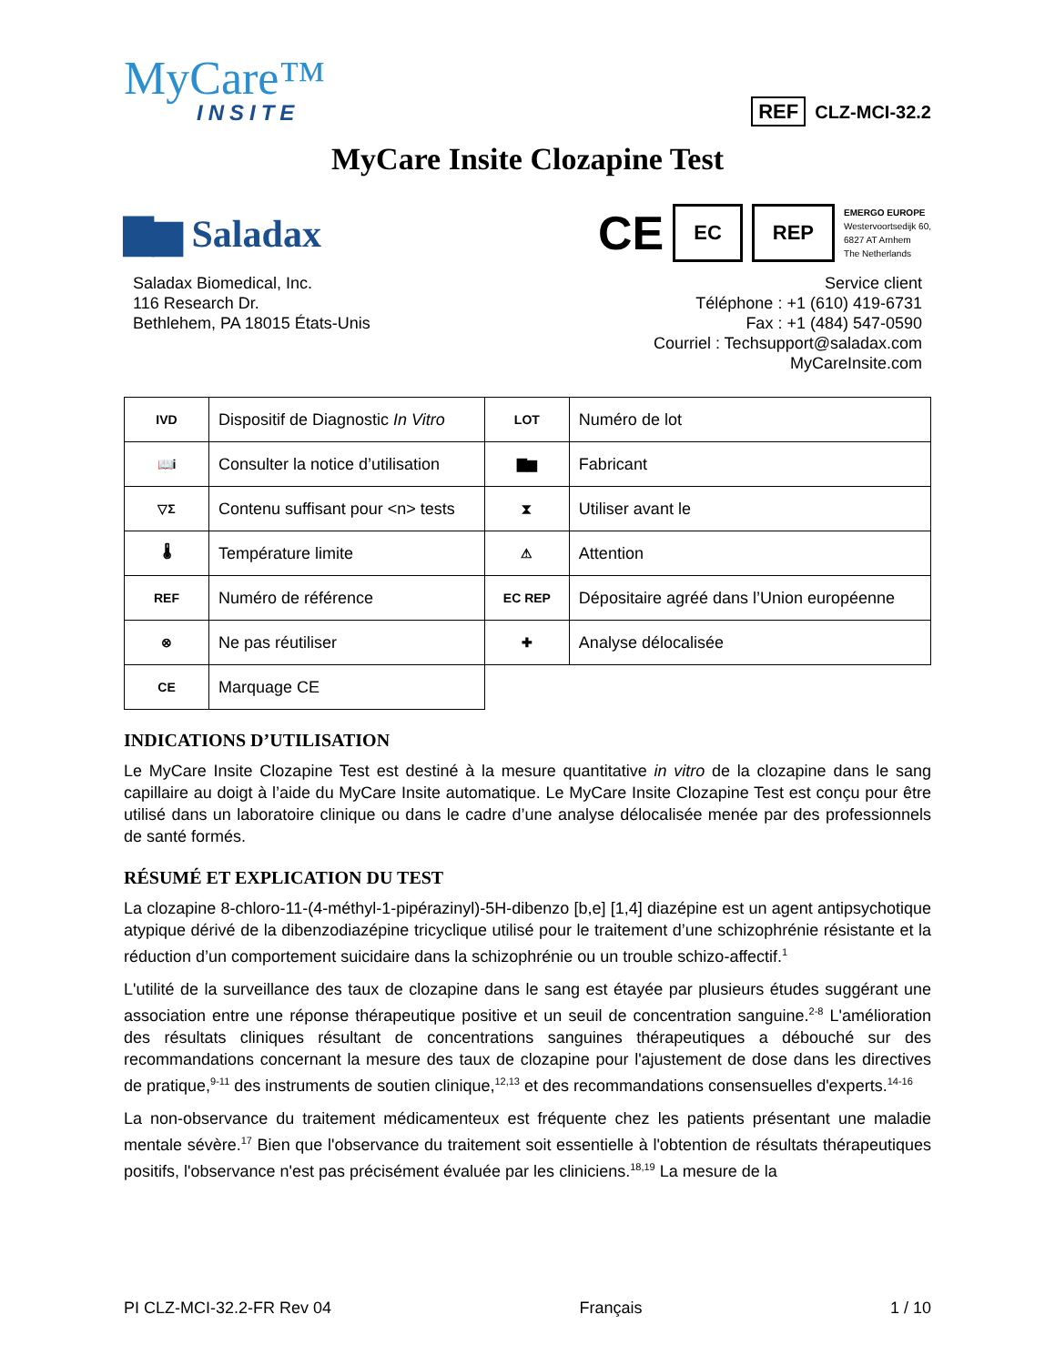MyCare™
INSITE
REF CLZ-MCI-32.2
MyCare Insite Clozapine Test
▇▆ Saladax
CE EC REP
EMERGO EUROPE
Westervoortsedijk 60,
6827 AT Arnhem
The Netherlands
Saladax Biomedical, Inc.
116 Research Dr.
Bethlehem, PA 18015 États-Unis
Service client
Téléphone : +1 (610) 419-6731
Fax : +1 (484) 547-0590
Courriel : Techsupport@saladax.com
MyCareInsite.com
| IVD | Dispositif de Diagnostic In Vitro | LOT | Numéro de lot |
| 📖i | Consulter la notice d’utilisation | ▇▆ | Fabricant |
| ▽Σ | Contenu suffisant pour <n> tests | ⧗ | Utiliser avant le |
| 🌡 | Température limite | ⚠ | Attention |
| REF | Numéro de référence | EC REP | Dépositaire agréé dans l’Union européenne |
| ⊗ | Ne pas réutiliser | ✚ | Analyse délocalisée |
| CE | Marquage CE | | |
INDICATIONS D’UTILISATION
Le MyCare Insite Clozapine Test est destiné à la mesure quantitative in vitro de la clozapine dans le sang capillaire au doigt à l’aide du MyCare Insite automatique. Le MyCare Insite Clozapine Test est conçu pour être utilisé dans un laboratoire clinique ou dans le cadre d’une analyse délocalisée menée par des professionnels de santé formés.
RÉSUMÉ ET EXPLICATION DU TEST
La clozapine 8-chloro-11-(4-méthyl-1-pipérazinyl)-5H-dibenzo [b,e] [1,4] diazépine est un agent antipsychotique atypique dérivé de la dibenzodiazépine tricyclique utilisé pour le traitement d’une schizophrénie résistante et la réduction d’un comportement suicidaire dans la schizophrénie ou un trouble schizo-affectif.<sup>1</sup>
L'utilité de la surveillance des taux de clozapine dans le sang est étayée par plusieurs études suggérant une association entre une réponse thérapeutique positive et un seuil de concentration sanguine.<sup>2-8</sup> L'amélioration des résultats cliniques résultant de concentrations sanguines thérapeutiques a débouché sur des recommandations concernant la mesure des taux de clozapine pour l'ajustement de dose dans les directives de pratique,<sup>9-11</sup> des instruments de soutien clinique,<sup>12,13</sup> et des recommandations consensuelles d'experts.<sup>14-16</sup>
La non-observance du traitement médicamenteux est fréquente chez les patients présentant une maladie mentale sévère.<sup>17</sup> Bien que l'observance du traitement soit essentielle à l'obtention de résultats thérapeutiques positifs, l'observance n'est pas précisément évaluée par les cliniciens.<sup>18,19</sup> La mesure de la
PI CLZ-MCI-32.2-FR Rev 04 Français 1 / 10